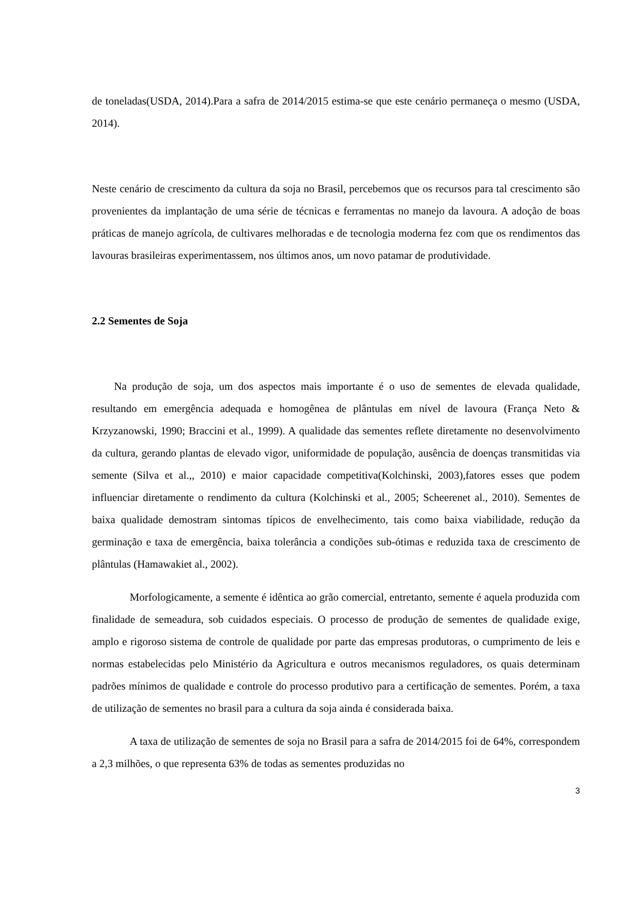de toneladas(USDA, 2014).Para a safra de 2014/2015 estima-se que este cenário permaneça o mesmo (USDA, 2014).
Neste cenário de crescimento da cultura da soja no Brasil, percebemos que os recursos para tal crescimento são provenientes da implantação de uma série de técnicas e ferramentas no manejo da lavoura. A adoção de boas práticas de manejo agrícola, de cultivares melhoradas e de tecnologia moderna fez com que os rendimentos das lavouras brasileiras experimentassem, nos últimos anos, um novo patamar de produtividade.
2.2 Sementes de Soja
Na produção de soja, um dos aspectos mais importante é o uso de sementes de elevada qualidade, resultando em emergência adequada e homogênea de plântulas em nível de lavoura (França Neto & Krzyzanowski, 1990; Braccini et al., 1999). A qualidade das sementes reflete diretamente no desenvolvimento da cultura, gerando plantas de elevado vigor, uniformidade de população, ausência de doenças transmitidas via semente (Silva et al.,, 2010) e maior capacidade competitiva(Kolchinski, 2003),fatores esses que podem influenciar diretamente o rendimento da cultura (Kolchinski et al., 2005; Scheerenet al., 2010). Sementes de baixa qualidade demostram sintomas típicos de envelhecimento, tais como baixa viabilidade, redução da germinação e taxa de emergência, baixa tolerância a condições sub-ótimas e reduzida taxa de crescimento de plântulas (Hamawakiet al., 2002).
Morfologicamente, a semente é idêntica ao grão comercial, entretanto, semente é aquela produzida com finalidade de semeadura, sob cuidados especiais. O processo de produção de sementes de qualidade exige, amplo e rigoroso sistema de controle de qualidade por parte das empresas produtoras, o cumprimento de leis e normas estabelecidas pelo Ministério da Agricultura e outros mecanismos reguladores, os quais determinam padrões mínimos de qualidade e controle do processo produtivo para a certificação de sementes. Porém, a taxa de utilização de sementes no brasil para a cultura da soja ainda é considerada baixa.
A taxa de utilização de sementes de soja no Brasil para a safra de 2014/2015 foi de 64%, correspondem a 2,3 milhões, o que representa 63% de todas as sementes produzidas no
3